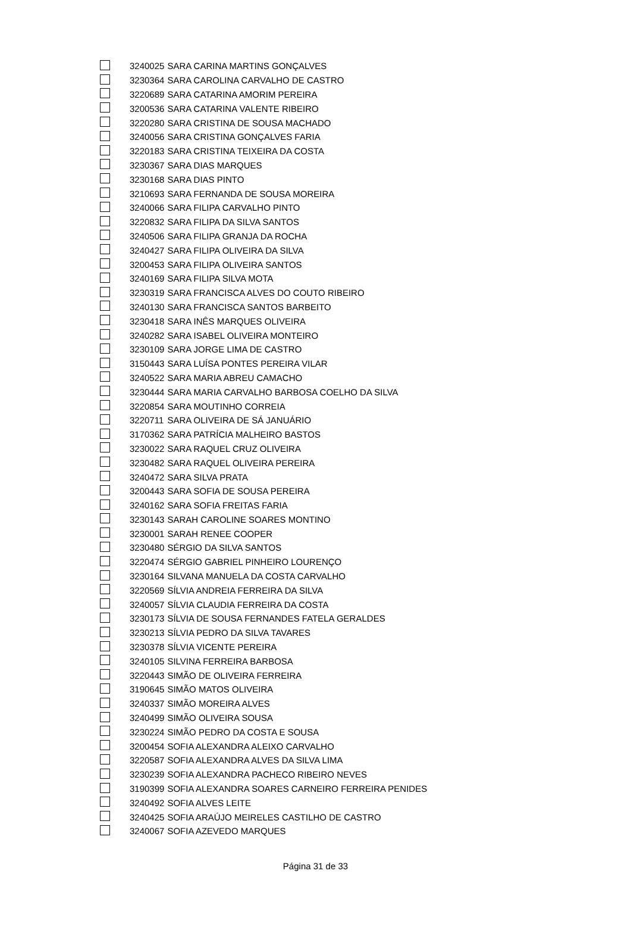| | 3240025 | SARA CARINA MARTINS GONÇALVES |
| | 3230364 | SARA CAROLINA CARVALHO DE CASTRO |
| | 3220689 | SARA CATARINA AMORIM PEREIRA |
| | 3200536 | SARA CATARINA VALENTE RIBEIRO |
| | 3220280 | SARA CRISTINA DE SOUSA MACHADO |
| | 3240056 | SARA CRISTINA GONÇALVES FARIA |
| | 3220183 | SARA CRISTINA TEIXEIRA DA COSTA |
| | 3230367 | SARA DIAS MARQUES |
| | 3230168 | SARA DIAS PINTO |
| | 3210693 | SARA FERNANDA DE SOUSA MOREIRA |
| | 3240066 | SARA FILIPA CARVALHO PINTO |
| | 3220832 | SARA FILIPA DA SILVA SANTOS |
| | 3240506 | SARA FILIPA GRANJA DA ROCHA |
| | 3240427 | SARA FILIPA OLIVEIRA DA SILVA |
| | 3200453 | SARA FILIPA OLIVEIRA SANTOS |
| | 3240169 | SARA FILIPA SILVA MOTA |
| | 3230319 | SARA FRANCISCA ALVES DO COUTO RIBEIRO |
| | 3240130 | SARA FRANCISCA SANTOS BARBEITO |
| | 3230418 | SARA INÊS MARQUES OLIVEIRA |
| | 3240282 | SARA ISABEL OLIVEIRA MONTEIRO |
| | 3230109 | SARA JORGE LIMA DE CASTRO |
| | 3150443 | SARA LUÍSA PONTES PEREIRA VILAR |
| | 3240522 | SARA MARIA ABREU CAMACHO |
| | 3230444 | SARA MARIA CARVALHO BARBOSA COELHO DA SILVA |
| | 3220854 | SARA MOUTINHO CORREIA |
| | 3220711 | SARA OLIVEIRA DE SÁ JANUÁRIO |
| | 3170362 | SARA PATRÍCIA MALHEIRO BASTOS |
| | 3230022 | SARA RAQUEL CRUZ OLIVEIRA |
| | 3230482 | SARA RAQUEL OLIVEIRA PEREIRA |
| | 3240472 | SARA SILVA PRATA |
| | 3200443 | SARA SOFIA DE SOUSA PEREIRA |
| | 3240162 | SARA SOFIA FREITAS FARIA |
| | 3230143 | SARAH CAROLINE SOARES MONTINO |
| | 3230001 | SARAH RENEE COOPER |
| | 3230480 | SÉRGIO DA SILVA SANTOS |
| | 3220474 | SÉRGIO GABRIEL PINHEIRO LOURENÇO |
| | 3230164 | SILVANA MANUELA DA COSTA CARVALHO |
| | 3220569 | SÍLVIA ANDREIA FERREIRA DA SILVA |
| | 3240057 | SÍLVIA CLAUDIA FERREIRA DA COSTA |
| | 3230173 | SÍLVIA DE SOUSA FERNANDES FATELA GERALDES |
| | 3230213 | SÍLVIA PEDRO DA SILVA TAVARES |
| | 3230378 | SÍLVIA VICENTE PEREIRA |
| | 3240105 | SILVINA FERREIRA BARBOSA |
| | 3220443 | SIMÃO DE OLIVEIRA FERREIRA |
| | 3190645 | SIMÃO MATOS OLIVEIRA |
| | 3240337 | SIMÃO MOREIRA ALVES |
| | 3240499 | SIMÃO OLIVEIRA SOUSA |
| | 3230224 | SIMÃO PEDRO DA COSTA E SOUSA |
| | 3200454 | SOFIA ALEXANDRA ALEIXO CARVALHO |
| | 3220587 | SOFIA ALEXANDRA ALVES DA SILVA LIMA |
| | 3230239 | SOFIA ALEXANDRA PACHECO RIBEIRO NEVES |
| | 3190399 | SOFIA ALEXANDRA SOARES CARNEIRO FERREIRA PENIDES |
| | 3240492 | SOFIA ALVES LEITE |
| | 3240425 | SOFIA ARAÚJO MEIRELES CASTILHO DE CASTRO |
| | 3240067 | SOFIA AZEVEDO MARQUES |
Página 31 de 33